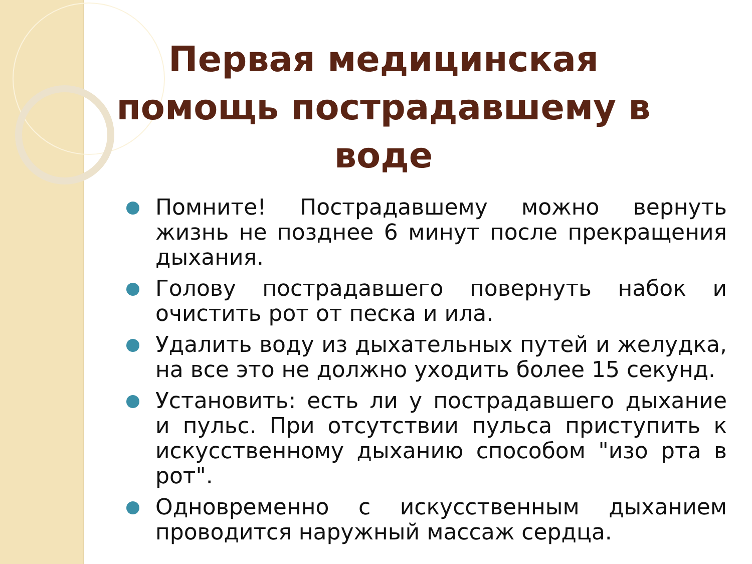Первая медицинская помощь пострадавшему в воде
Помните! Пострадавшему можно вернуть жизнь не позднее 6 минут после прекращения дыхания.
Голову пострадавшего повернуть набок и очистить рот от песка и ила.
Удалить воду из дыхательных путей и желудка, на все это не должно уходить более 15 секунд.
Установить: есть ли у пострадавшего дыхание и пульс. При отсутствии пульса приступить к искусственному дыханию способом "изо рта в рот".
Одновременно с искусственным дыханием проводится наружный массаж сердца.